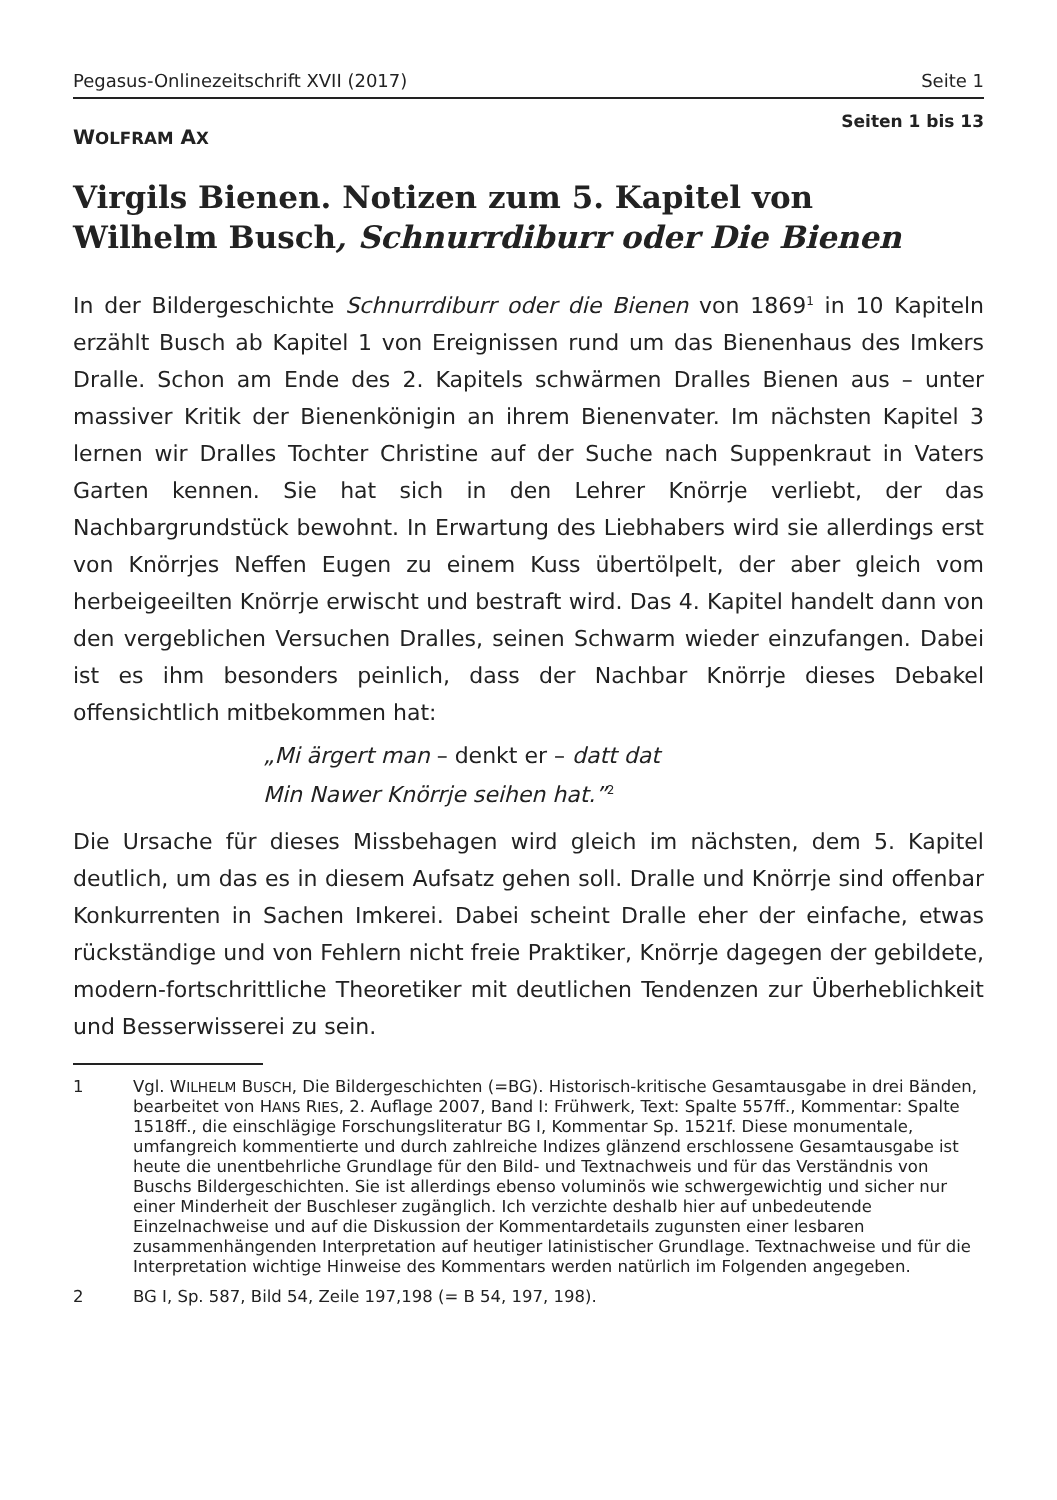Pegasus-Onlinezeitschrift XVII (2017) Seite 1
WOLFRAM AX
Seiten 1 bis 13
Virgils Bienen. Notizen zum 5. Kapitel von
Wilhelm Busch, Schnurrdiburr oder Die Bienen
In der Bildergeschichte Schnurrdiburr oder die Bienen von 1869<sup>1</sup> in 10 Kapiteln erzählt Busch ab Kapitel 1 von Ereignissen rund um das Bienenhaus des Imkers Dralle. Schon am Ende des 2. Kapitels schwärmen Dralles Bienen aus – unter massiver Kritik der Bienenkönigin an ihrem Bienenvater. Im nächsten Kapitel 3 lernen wir Dralles Tochter Christine auf der Suche nach Suppenkraut in Vaters Garten kennen. Sie hat sich in den Lehrer Knörrje verliebt, der das Nachbargrundstück bewohnt. In Erwartung des Liebhabers wird sie allerdings erst von Knörrjes Neffen Eugen zu einem Kuss übertölpelt, der aber gleich vom herbeigeeilten Knörrje erwischt und bestraft wird. Das 4. Kapitel handelt dann von den vergeblichen Versuchen Dralles, seinen Schwarm wieder einzufangen. Dabei ist es ihm besonders peinlich, dass der Nachbar Knörrje dieses Debakel offensichtlich mitbekommen hat:
„Mi ärgert man – denkt er – datt dat
Min Nawer Knörrje seihen hat.”<sup>2</sup>
Die Ursache für dieses Missbehagen wird gleich im nächsten, dem 5. Kapitel deutlich, um das es in diesem Aufsatz gehen soll. Dralle und Knörrje sind offenbar Konkurrenten in Sachen Imkerei. Dabei scheint Dralle eher der einfache, etwas rückständige und von Fehlern nicht freie Praktiker, Knörrje dagegen der gebildete, modern-fortschrittliche Theoretiker mit deutlichen Tendenzen zur Überheblichkeit und Besserwisserei zu sein.
1 Vgl. WILHELM BUSCH, Die Bildergeschichten (=BG). Historisch-kritische Gesamtausgabe in drei Bänden, bearbeitet von HANS RIES, 2. Auflage 2007, Band I: Frühwerk, Text: Spalte 557ff., Kommentar: Spalte 1518ff., die einschlägige Forschungsliteratur BG I, Kommentar Sp. 1521f. Diese monumentale, umfangreich kommentierte und durch zahlreiche Indizes glänzend erschlossene Gesamtausgabe ist heute die unentbehrliche Grundlage für den Bild- und Textnachweis und für das Verständnis von Buschs Bildergeschichten. Sie ist allerdings ebenso voluminös wie schwergewichtig und sicher nur einer Minderheit der Buschleser zugänglich. Ich verzichte deshalb hier auf unbedeutende Einzelnachweise und auf die Diskussion der Kommentardetails zugunsten einer lesbaren zusammenhängenden Interpretation auf heutiger latinistischer Grundlage. Textnachweise und für die Interpretation wichtige Hinweise des Kommentars werden natürlich im Folgenden angegeben.
2 BG I, Sp. 587, Bild 54, Zeile 197,198 (= B 54, 197, 198).